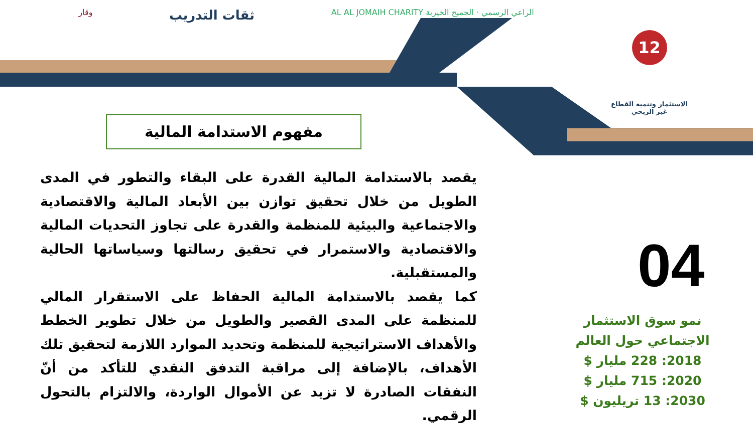الراعي الرسمي · الجميح الخيرية AL AL JOMAIH CHARITY
ثقات التدريب
وقار
12
الاستثمار وتنمية القطاع
غير الربحي
مفهوم الاستدامة المالية
يقصد بالاستدامة المالية القدرة على البقاء والتطور في المدى الطويل من خلال تحقيق توازن بين الأبعاد المالية والاقتصادية والاجتماعية والبيئية للمنظمة والقدرة على تجاوز التحديات المالية والاقتصادية والاستمرار في تحقيق رسالتها وسياساتها الحالية والمستقبلية.
كما يقصد بالاستدامة المالية الحفاظ على الاستقرار المالي للمنظمة على المدى القصير والطويل من خلال تطوير الخطط والأهداف الاستراتيجية للمنظمة وتحديد الموارد اللازمة لتحقيق تلك الأهداف، بالإضافة إلى مراقبة التدفق النقدي للتأكد من أنّ النفقات الصادرة لا تزيد عن الأموال الواردة، والالتزام بالتحول الرقمي.
04
نمو سوق الاستثمار الاجتماعي حول العالم
2018: 228 مليار $
2020: 715 مليار $
2030: 13 تريليون $